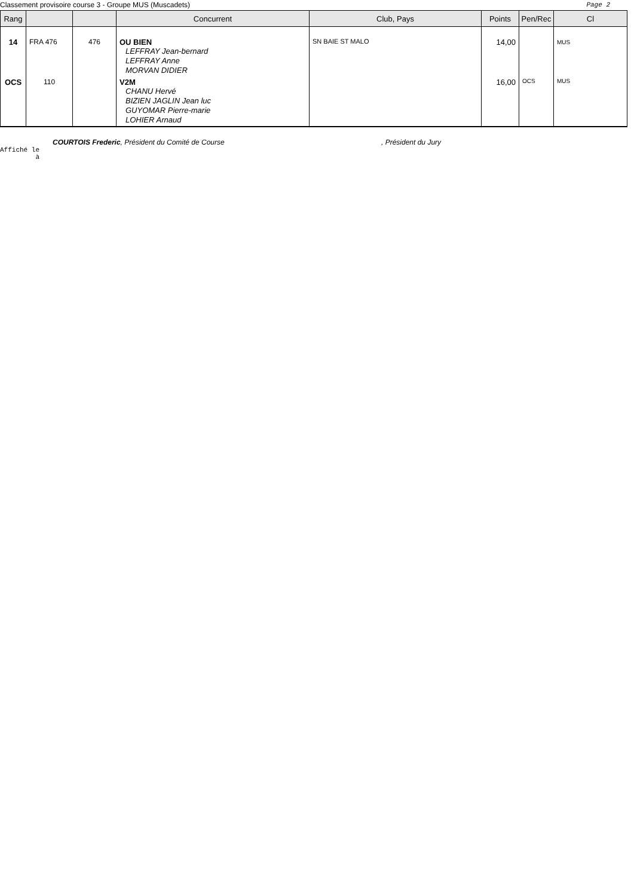Classement provisoire course 3 - Groupe MUS (Muscadets) Page 2
| Rang | | | Concurrent | Club, Pays | Points | Pen/Rec | Cl |
| --- | --- | --- | --- | --- | --- | --- | --- |
| 14 | FRA 476 | 476 | OU BIEN LEFFRAY Jean-bernard LEFFRAY Anne MORVAN DIDIER | SN BAIE ST MALO | 14,00 | | MUS |
| OCS | 110 | | V2M CHANU Hervé BIZIEN JAGLIN Jean luc GUYOMAR Pierre-marie LOHIER Arnaud | | 16,00 | OCS | MUS |
COURTOIS Frederic, Président du Comité de Course, Président du Jury
Affiché le
à